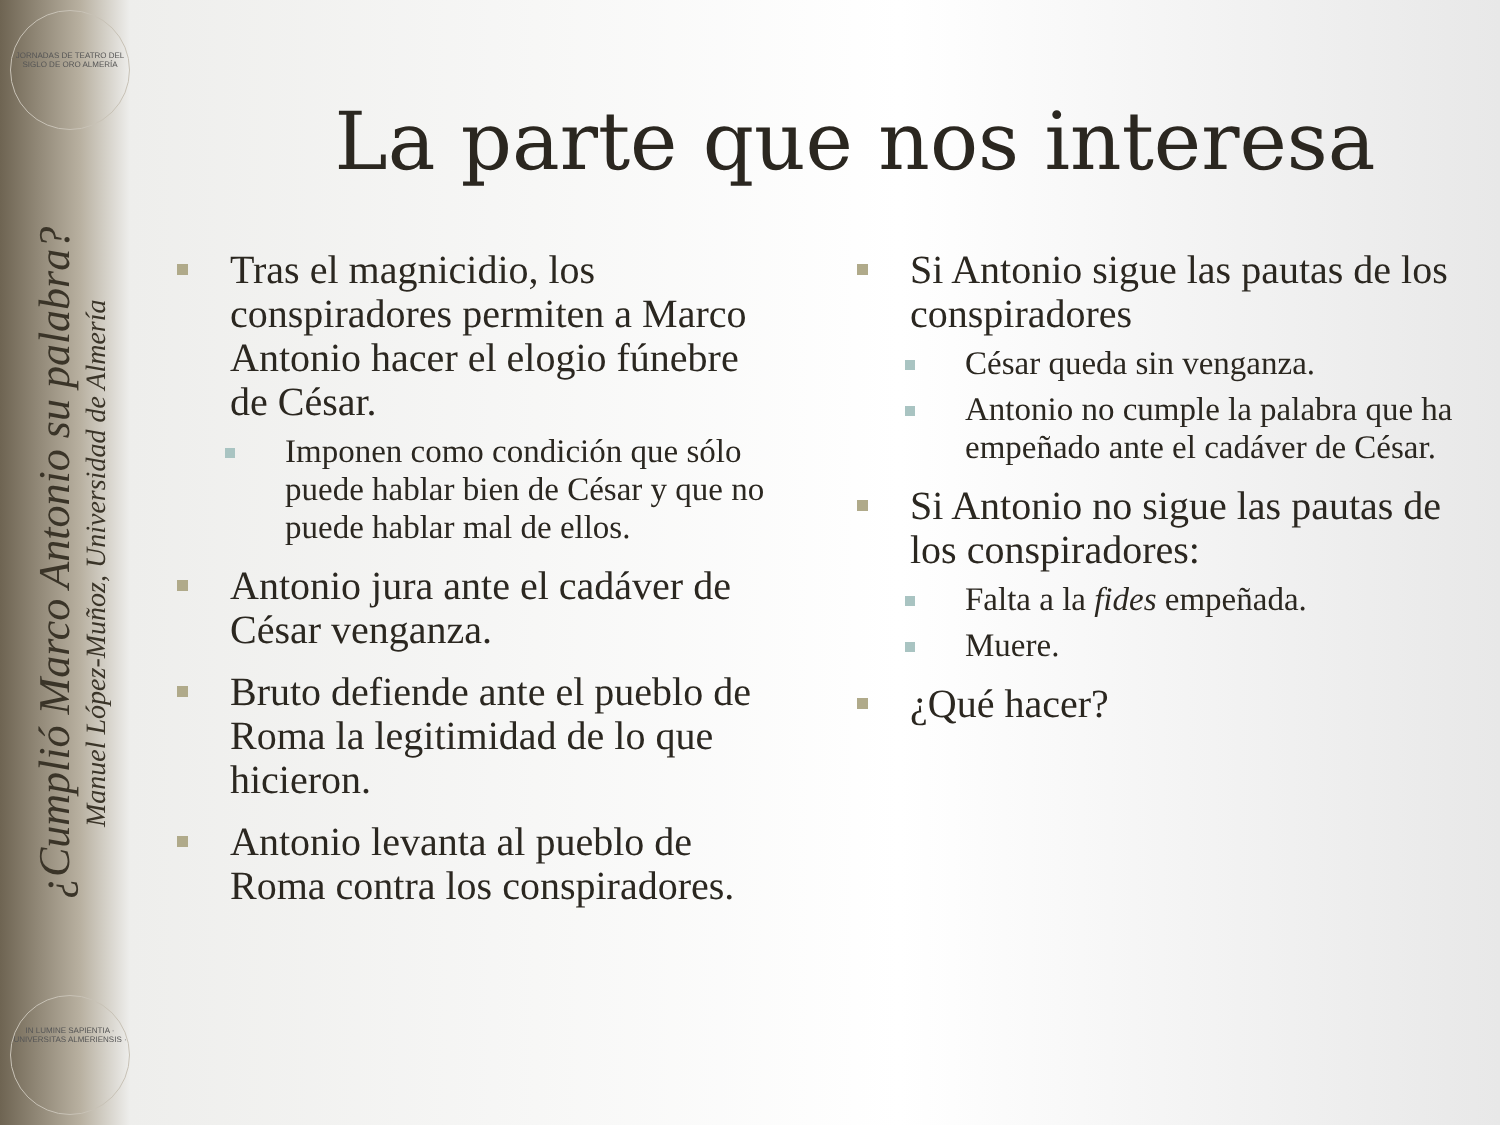JORNADAS DE TEATRO DEL SIGLO DE ORO ALMERÍA
¿Cumplió Marco Antonio su palabra?
Manuel López-Muñoz, Universidad de Almería
IN LUMINE SAPIENTIA · UNIVERSITAS ALMERIENSIS ·
La parte que nos interesa
Tras el magnicidio, los conspiradores permiten a Marco Antonio hacer el elogio fúnebre de César.
Imponen como condición que sólo puede hablar bien de César y que no puede hablar mal de ellos.
Antonio jura ante el cadáver de César venganza.
Bruto defiende ante el pueblo de Roma la legitimidad de lo que hicieron.
Antonio levanta al pueblo de Roma contra los conspiradores.
Si Antonio sigue las pautas de los conspiradores
César queda sin venganza.
Antonio no cumple la palabra que ha empeñado ante el cadáver de César.
Si Antonio no sigue las pautas de los conspiradores:
Falta a la fides empeñada.
Muere.
¿Qué hacer?